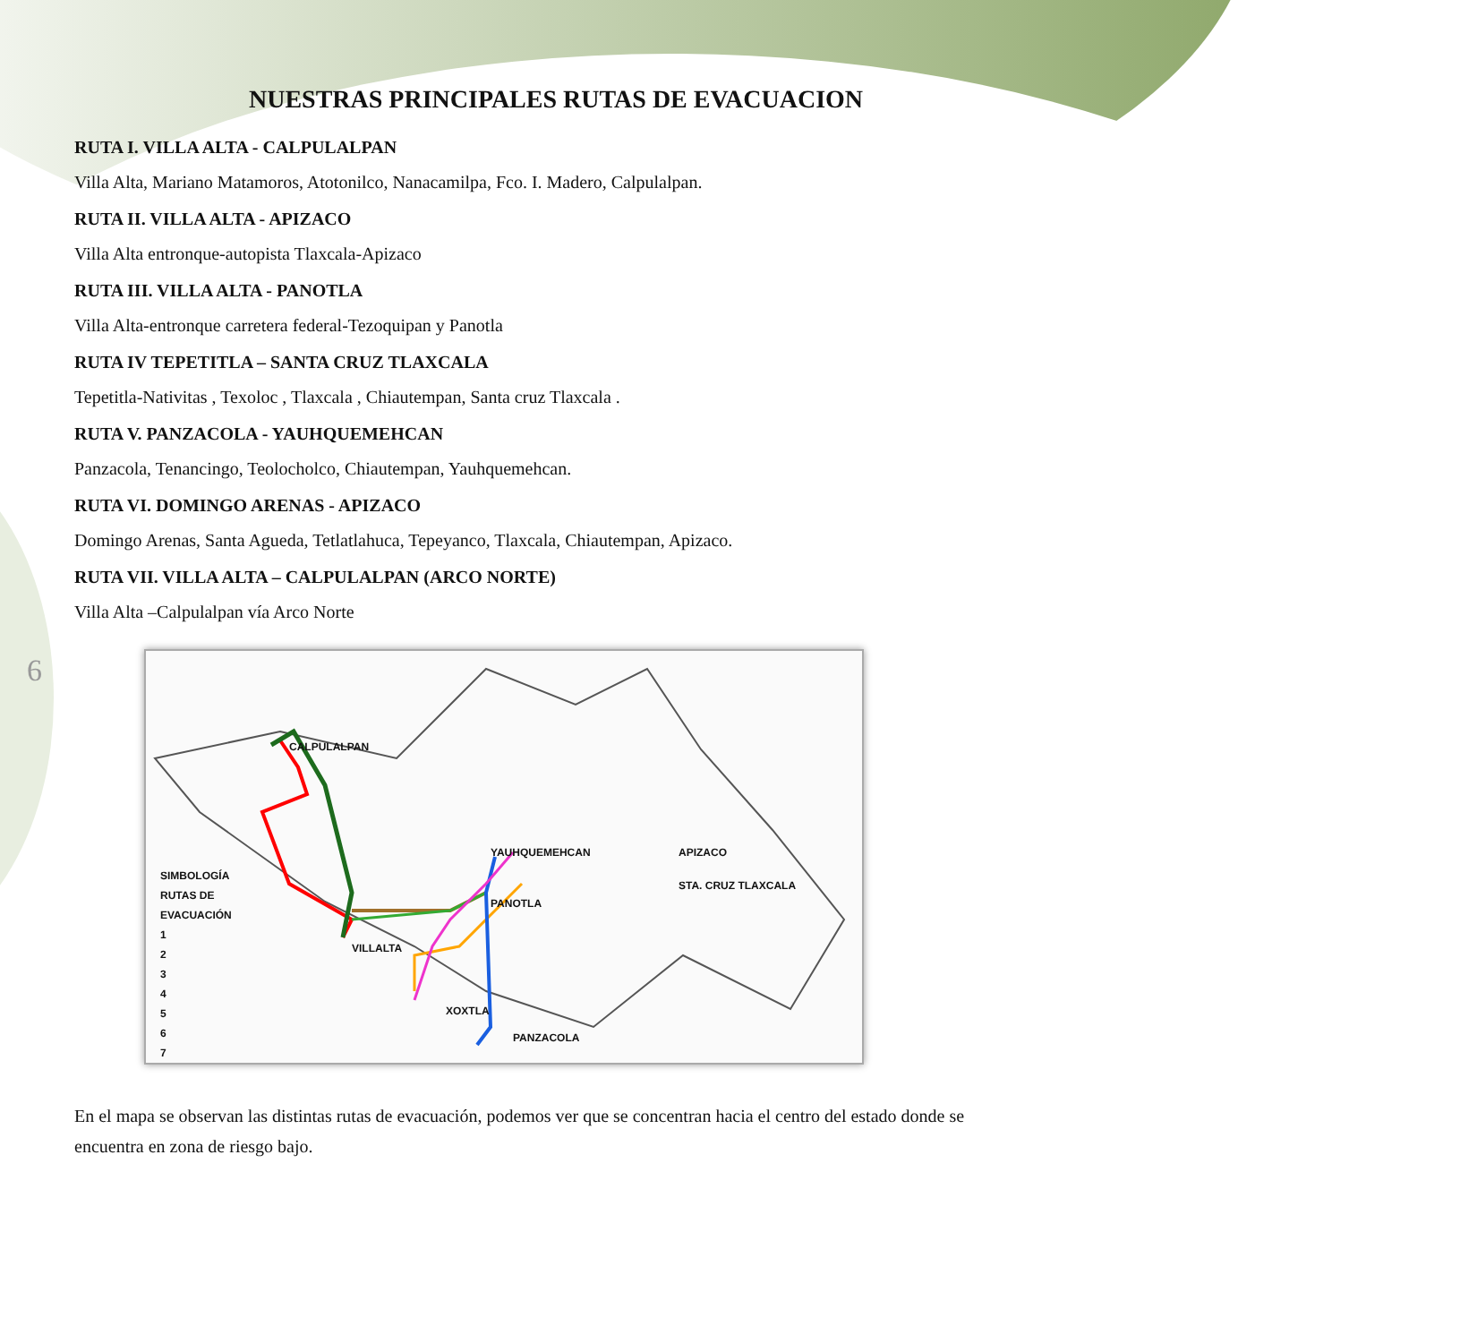6
NUESTRAS PRINCIPALES RUTAS DE EVACUACION
RUTA I. VILLA ALTA - CALPULALPAN
Villa Alta, Mariano Matamoros, Atotonilco, Nanacamilpa, Fco. I. Madero, Calpulalpan.
RUTA II. VILLA ALTA - APIZACO
Villa Alta entronque-autopista Tlaxcala-Apizaco
RUTA III. VILLA ALTA - PANOTLA
Villa Alta-entronque carretera federal-Tezoquipan y Panotla
RUTA IV TEPETITLA – SANTA CRUZ TLAXCALA
Tepetitla-Nativitas , Texoloc , Tlaxcala , Chiautempan, Santa cruz Tlaxcala .
RUTA V. PANZACOLA - YAUHQUEMEHCAN
Panzacola, Tenancingo, Teolocholco, Chiautempan, Yauhquemehcan.
RUTA VI. DOMINGO ARENAS - APIZACO
Domingo Arenas, Santa Agueda, Tetlatlahuca, Tepeyanco, Tlaxcala, Chiautempan, Apizaco.
RUTA VII. VILLA ALTA – CALPULALPAN (ARCO NORTE)
Villa Alta –Calpulalpan vía Arco Norte
CALPULALPAN
YAUHQUEMEHCAN APIZACO
STA. CRUZ TLAXCALA
PANOTLA
VILLALTA
XOXTLA
PANZACOLA
SIMBOLOGÍA
RUTAS DE
EVACUACIÓN
1
2
3
4
5
6
7
En el mapa se observan las distintas rutas de evacuación, podemos ver que se concentran hacia el centro del estado donde se encuentra en zona de riesgo bajo.